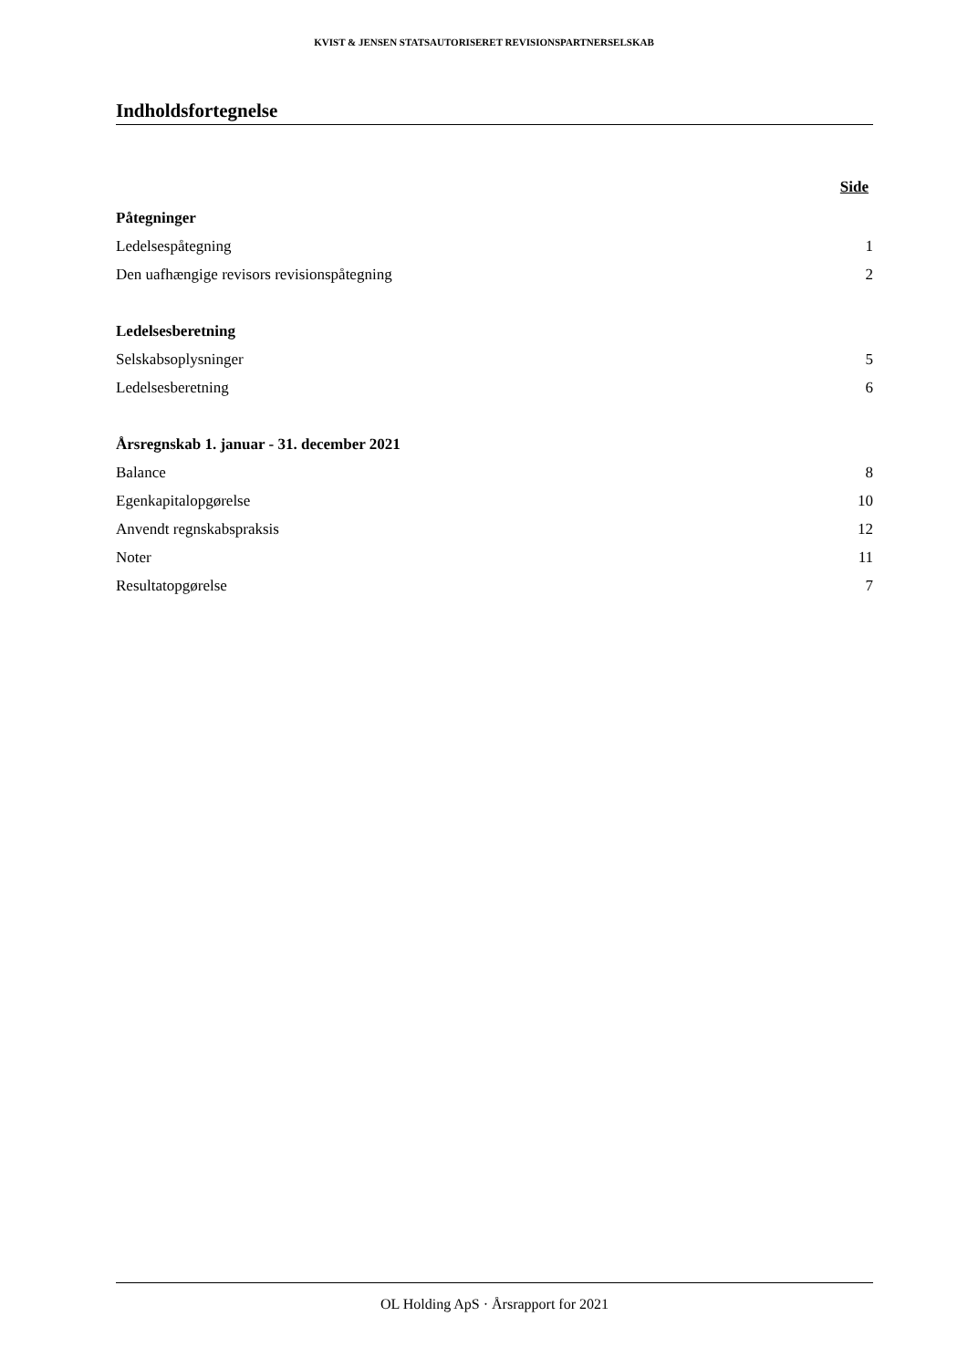KVIST & JENSEN STATSAUTORISERET REVISIONSPARTNERSELSKAB
Indholdsfortegnelse
Side
Påtegninger
Ledelsespåtegning 1
Den uafhængige revisors revisionspåtegning 2
Ledelsesberetning
Selskabsoplysninger 5
Ledelsesberetning 6
Årsregnskab 1. januar - 31. december 2021
Balance 8
Egenkapitalopgørelse 10
Anvendt regnskabspraksis 12
Noter 11
Resultatopgørelse 7
OL Holding ApS · Årsrapport for 2021